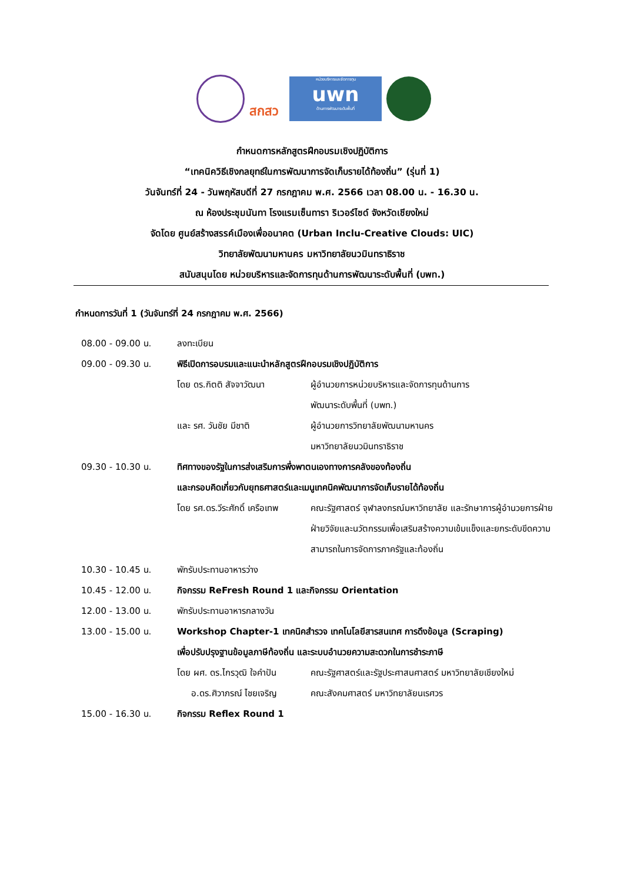สกสว
หน่วยบริหารและจัดการทุน
uwn
ด้านการพัฒนาระดับพื้นที่
กำหนดการหลักสูตรฝึกอบรมเชิงปฏิบัติการ
“เทคนิควิธีเชิงกลยุทธ์ในการพัฒนาการจัดเก็บรายได้ท้องถิ่น” (รุ่นที่ 1)
วันจันทร์ที่ 24 - วันพฤหัสบดีที่ 27 กรกฎาคม พ.ศ. 2566 เวลา 08.00 น. - 16.30 น.
ณ ห้องประชุมนันทา โรงแรมเซ็นทารา ริเวอร์ไซด์ จังหวัดเชียงใหม่
จัดโดย ศูนย์สร้างสรรค์เมืองเพื่ออนาคต (Urban Inclu-Creative Clouds: UIC)
วิทยาลัยพัฒนามหานคร มหาวิทยาลัยนวมินทราธิราช
สนับสนุนโดย หน่วยบริหารและจัดการทุนด้านการพัฒนาระดับพื้นที่ (บพท.)
กำหนดการวันที่ 1 (วันจันทร์ที่ 24 กรกฎาคม พ.ศ. 2566)
08.00 - 09.00 น. ลงทะเบียน
09.00 - 09.30 น. พิธีเปิดการอบรมและแนะนำหลักสูตรฝึกอบรมเชิงปฏิบัติการ
โดย ดร.กิตติ สัจจาวัฒนา ผู้อำนวยการหน่วยบริหารและจัดการทุนด้านการ
พัฒนาระดับพื้นที่ (บพท.)
และ รศ. วันชัย มีชาติ ผู้อำนวยการวิทยาลัยพัฒนามหานคร
มหาวิทยาลัยนวมินทราธิราช
09.30 - 10.30 น. ทิศทางของรัฐในการส่งเสริมการพึ่งพาตนเองทางการคลังของท้องถิ่น
และกรอบคิดเกี่ยวกับยุทธศาสตร์และเมนูเทคนิคพัฒนาการจัดเก็บรายได้ท้องถิ่น
โดย รศ.ดร.วีระศักดิ์ เครือเทพ
คณะรัฐศาสตร์ จุฬาลงกรณ์มหาวิทยาลัย และรักษาการผู้อำนวยการฝ่าย ฝ่ายวิจัยและนวัตกรรมเพื่อเสริมสร้างความเข้มแข็งและยกระดับขีดความสามารถในการจัดการภาครัฐและท้องถิ่น
10.30 - 10.45 น. พักรับประทานอาหารว่าง
10.45 - 12.00 น. กิจกรรม ReFresh Round 1 และกิจกรรม Orientation
12.00 - 13.00 น. พักรับประทานอาหารกลางวัน
13.00 - 15.00 น. Workshop Chapter-1 เทคนิคสำรวจ เทคโนโลยีสารสนเทศ การดึงข้อมูล (Scraping)
เพื่อปรับปรุงฐานข้อมูลภาษีท้องถิ่น และระบบอำนวยความสะดวกในการชำระภาษี
โดย ผศ. ดร.ไกรวุฒิ ใจคำปัน
คณะรัฐศาสตร์และรัฐประศาสนศาสตร์ มหาวิทยาลัยเชียงใหม่
อ.ดร.ศิวาภรณ์ ไชยเจริญ คณะสังคมศาสตร์ มหาวิทยาลัยนเรศวร
15.00 - 16.30 น. กิจกรรม Reflex Round 1